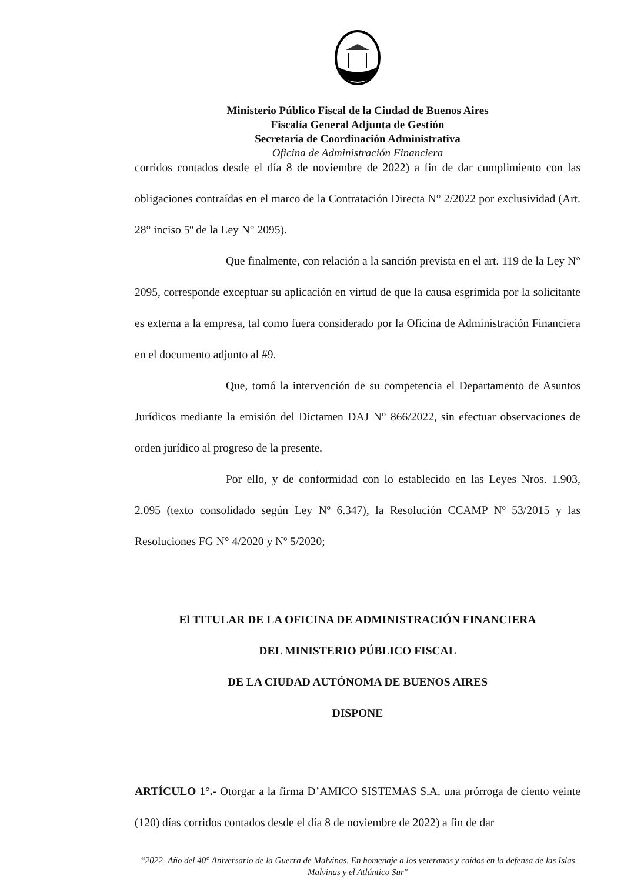Ministerio Público Fiscal de la Ciudad de Buenos Aires
Fiscalía General Adjunta de Gestión
Secretaría de Coordinación Administrativa
Oficina de Administración Financiera
corridos contados desde el día 8 de noviembre de 2022) a fin de dar cumplimiento con las obligaciones contraídas en el marco de la Contratación Directa N° 2/2022 por exclusividad (Art. 28° inciso 5º de la Ley N° 2095).
Que finalmente, con relación a la sanción prevista en el art. 119 de la Ley N° 2095, corresponde exceptuar su aplicación en virtud de que la causa esgrimida por la solicitante es externa a la empresa, tal como fuera considerado por la Oficina de Administración Financiera en el documento adjunto al #9.
Que, tomó la intervención de su competencia el Departamento de Asuntos Jurídicos mediante la emisión del Dictamen DAJ N° 866/2022, sin efectuar observaciones de orden jurídico al progreso de la presente.
Por ello, y de conformidad con lo establecido en las Leyes Nros. 1.903, 2.095 (texto consolidado según Ley Nº 6.347), la Resolución CCAMP Nº 53/2015 y las Resoluciones FG N° 4/2020 y Nº 5/2020;
El TITULAR DE LA OFICINA DE ADMINISTRACIÓN FINANCIERA
DEL MINISTERIO PÚBLICO FISCAL
DE LA CIUDAD AUTÓNOMA DE BUENOS AIRES
DISPONE
ARTÍCULO 1°.- Otorgar a la firma D’AMICO SISTEMAS S.A. una prórroga de ciento veinte (120) días corridos contados desde el día 8 de noviembre de 2022) a fin de dar
“2022- Año del 40° Aniversario de la Guerra de Malvinas. En homenaje a los veteranos y caídos en la defensa de las Islas Malvinas y el Atlántico Sur"